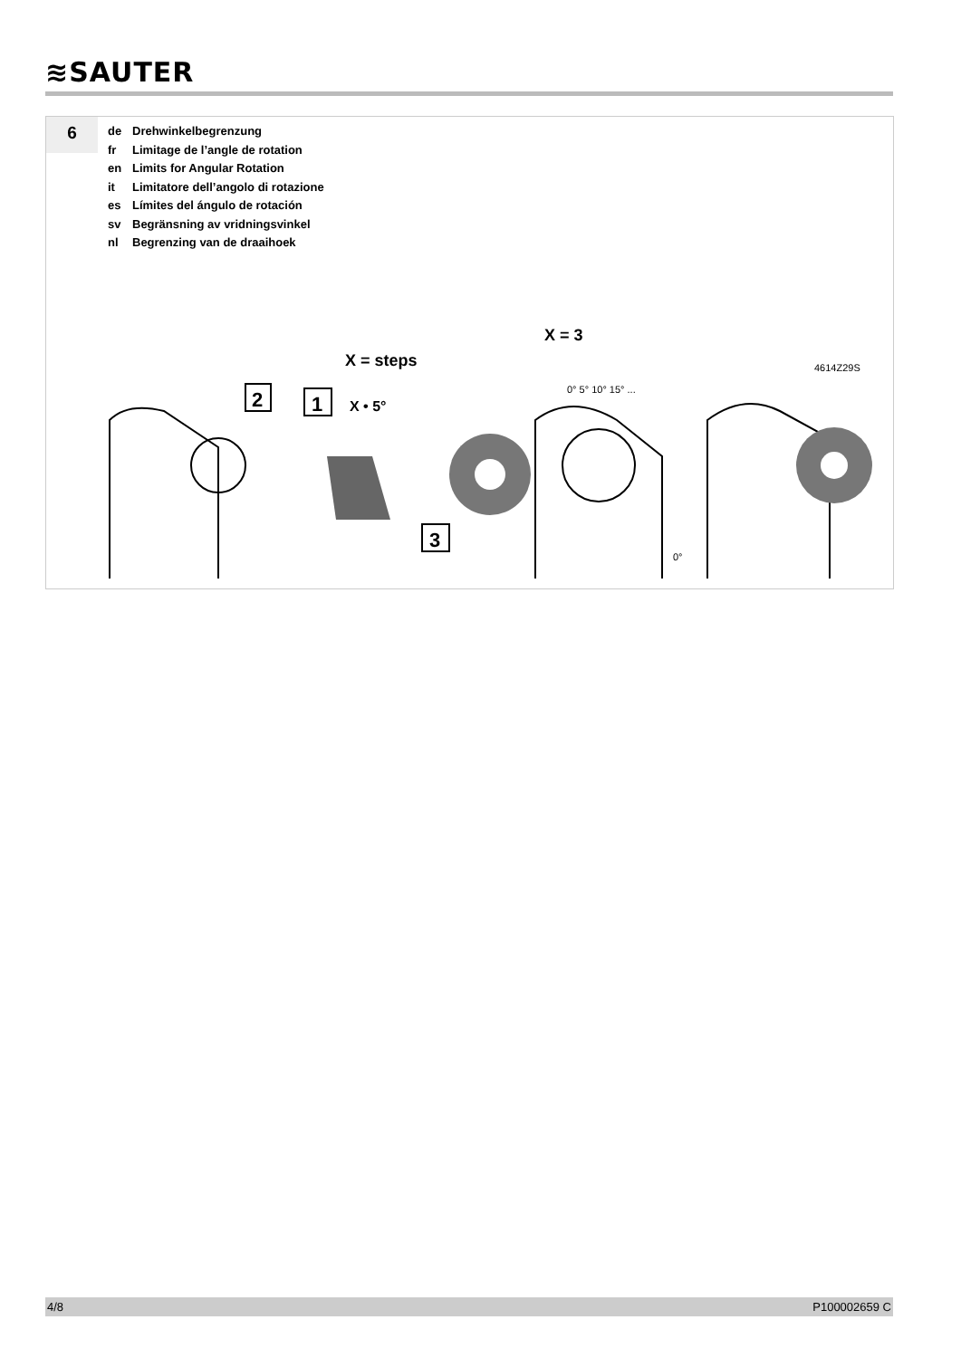≋SAUTER
6
de Drehwinkelbegrenzung
fr Limitage de l’angle de rotation
en Limits for Angular Rotation
it Limitatore dell’angolo di rotazione
es Límites del ángulo de rotación
sv Begränsning av vridningsvinkel
nl Begrenzing van de draaihoek
2
1
3
X = steps
X • 5°
X = 3
0° 5° 10° 15° ...
0°
4614Z29S
4/8 P100002659 C